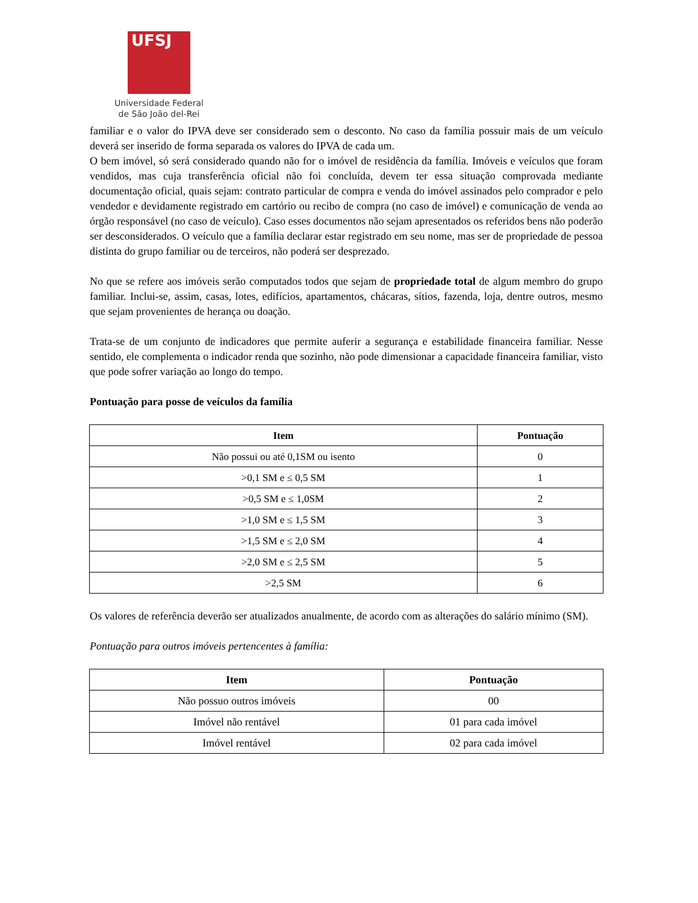UFSJ
Universidade Federal
de São João del-Rei
familiar e o valor do IPVA deve ser considerado sem o desconto. No caso da família possuir mais de um veículo deverá ser inserido de forma separada os valores do IPVA de cada um.
O bem imóvel, só será considerado quando não for o imóvel de residência da família. Imóveis e veículos que foram vendidos, mas cuja transferência oficial não foi concluída, devem ter essa situação comprovada mediante documentação oficial, quais sejam: contrato particular de compra e venda do imóvel assinados pelo comprador e pelo vendedor e devidamente registrado em cartório ou recibo de compra (no caso de imóvel) e comunicação de venda ao órgão responsável (no caso de veículo). Caso esses documentos não sejam apresentados os referidos bens não poderão ser desconsiderados. O veículo que a família declarar estar registrado em seu nome, mas ser de propriedade de pessoa distinta do grupo familiar ou de terceiros, não poderá ser desprezado.
No que se refere aos imóveis serão computados todos que sejam de propriedade total de algum membro do grupo familiar. Inclui-se, assim, casas, lotes, edifícios, apartamentos, chácaras, sítios, fazenda, loja, dentre outros, mesmo que sejam provenientes de herança ou doação.
Trata-se de um conjunto de indicadores que permite auferir a segurança e estabilidade financeira familiar. Nesse sentido, ele complementa o indicador renda que sozinho, não pode dimensionar a capacidade financeira familiar, visto que pode sofrer variação ao longo do tempo.
Pontuação para posse de veículos da família
| Item | Pontuação |
| --- | --- |
| Não possui ou até 0,1SM ou isento | 0 |
| >0,1 SM e ≤ 0,5 SM | 1 |
| >0,5 SM e ≤ 1,0SM | 2 |
| >1,0 SM e ≤ 1,5 SM | 3 |
| >1,5 SM e ≤ 2,0 SM | 4 |
| >2,0 SM e ≤ 2,5 SM | 5 |
| >2,5 SM | 6 |
Os valores de referência deverão ser atualizados anualmente, de acordo com as alterações do salário mínimo (SM).
Pontuação para outros imóveis pertencentes à família:
| Item | Pontuação |
| --- | --- |
| Não possuo outros imóveis | 00 |
| Imóvel não rentável | 01 para cada imóvel |
| Imóvel rentável | 02 para cada imóvel |